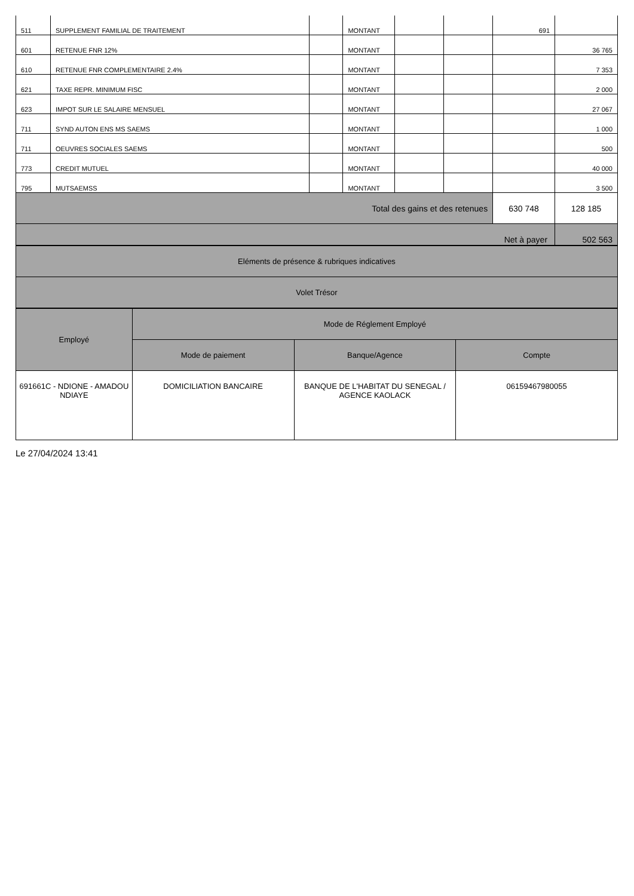| 511 | SUPPLEMENT FAMILIAL DE TRAITEMENT | | MONTANT | | | 691 | |
| 601 | RETENUE FNR 12% | | MONTANT | | | | 36 765 |
| 610 | RETENUE FNR COMPLEMENTAIRE 2.4% | | MONTANT | | | | 7 353 |
| 621 | TAXE REPR. MINIMUM FISC | | MONTANT | | | | 2 000 |
| 623 | IMPOT SUR LE SALAIRE MENSUEL | | MONTANT | | | | 27 067 |
| 711 | SYND AUTON ENS MS SAEMS | | MONTANT | | | | 1 000 |
| 711 | OEUVRES SOCIALES SAEMS | | MONTANT | | | | 500 |
| 773 | CREDIT MUTUEL | | MONTANT | | | | 40 000 |
| 795 | MUTSAEMSS | | MONTANT | | | | 3 500 |
| Total des gains et des retenues | | | | | | 630 748 | 128 185 |
| Net à payer | | | | | | | 502 563 |
| Eléments de présence & rubriques indicatives |
| Volet Trésor |
| Employé | Mode de Réglement Employé | | |
| --- | --- | --- | --- |
| | Mode de paiement | Banque/Agence | Compte |
| 691661C - NDIONE - AMADOU NDIAYE | DOMICILIATION BANCAIRE | BANQUE DE L'HABITAT DU SENEGAL / AGENCE KAOLACK | 06159467980055 |
Le 27/04/2024 13:41